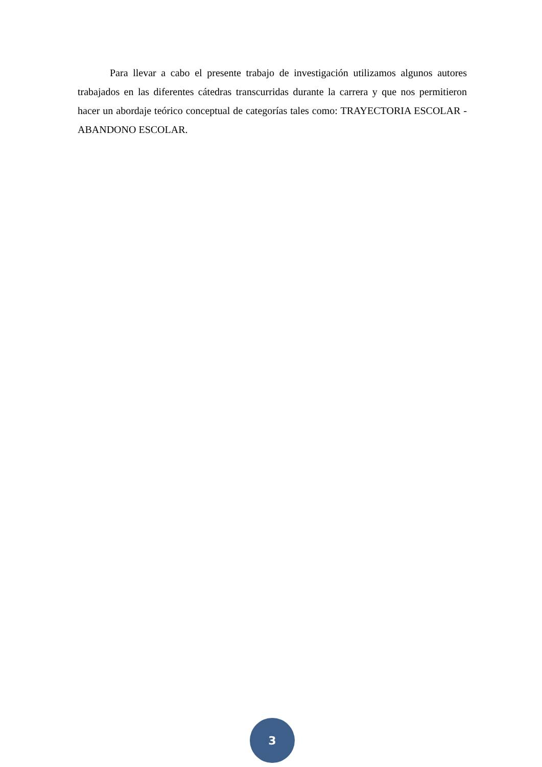Para llevar a cabo el presente trabajo de investigación utilizamos algunos autores trabajados en las diferentes cátedras transcurridas durante la carrera y que nos permitieron hacer un abordaje teórico conceptual de categorías tales como: TRAYECTORIA ESCOLAR - ABANDONO ESCOLAR.
3